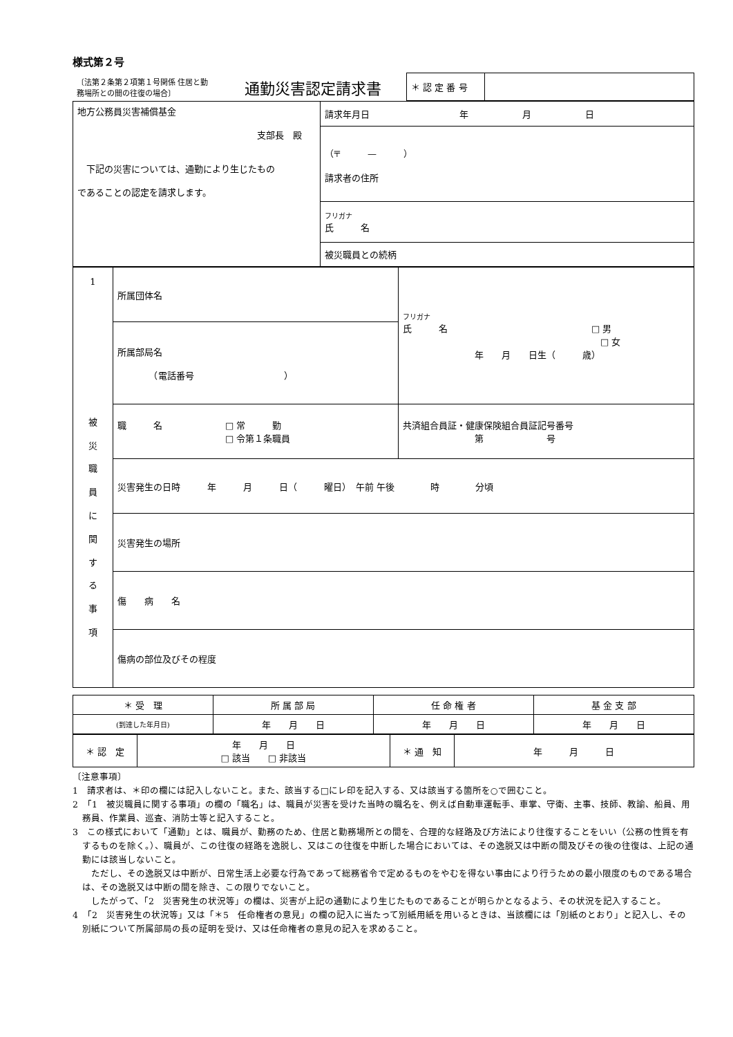様式第２号
| 〔法第２条第２項第１号関係 住居と勤務場所との間の往復の場合〕 | 通勤災害認定請求書 | ＊ 認 定 番 号 | |
| 地方公務員災害補償基金 支部長 殿 下記の災害については、通勤により生じたもの であることの認定を請求します。 | 請求年月日 年 月 日 |
| | （〒 — ） 請求者の住所 |
| | フリガナ 氏 名 |
| | 被災職員との続柄 |
| 1 被 災 職 員 に 関 す る 事 項 | 所属団体名 | フリガナ 氏 名 □ 男 □ 女 年 月 日生（ 歳） |
| | 所属部局名 （電話番号 ） | |
| | 職 名 □ 常 勤 □ 令第１条職員 | 共済組合員証・健康保険組合員証記号番号 第 号 |
| | 災害発生の日時 年 月 日（ 曜日） 午前 午後 時 分頃 | |
| | 災害発生の場所 | |
| | 傷 病 名 | |
| | 傷病の部位及びその程度 | |
| ＊ 受 理 | 所 属 部 局 | 任 命 権 者 | 基 金 支 部 |
| (到達した年月日) | 年 月 日 | 年 月 日 | 年 月 日 |
| ＊ 認 定 | 年 月 日 □ 該当 □ 非該当 | ＊ 通 知 | 年 月 日 |
〔注意事項〕
1　請求者は、＊印の欄には記入しないこと。また、該当する□にレ印を記入する、又は該当する箇所を○で囲むこと。
2　「1　被災職員に関する事項」の欄の「職名」は、職員が災害を受けた当時の職名を、例えば自動車運転手、車掌、守衛、主事、技師、教諭、船員、用務員、作業員、巡査、消防士等と記入すること。
3　この様式において「通勤」とは、職員が、勤務のため、住居と勤務場所との間を、合理的な経路及び方法により往復することをいい（公務の性質を有するものを除く。）、職員が、この往復の経路を逸脱し、又はこの往復を中断した場合においては、その逸脱又は中断の間及びその後の往復は、上記の通勤には該当しないこと。
　ただし、その逸脱又は中断が、日常生活上必要な行為であって総務省令で定めるものをやむを得ない事由により行うための最小限度のものである場合は、その逸脱又は中断の間を除き、この限りでないこと。
　したがって、「2　災害発生の状況等」の欄は、災害が上記の通勤により生じたものであることが明らかとなるよう、その状況を記入すること。
4　「2　災害発生の状況等」又は「＊5　任命権者の意見」の欄の記入に当たって別紙用紙を用いるときは、当該欄には「別紙のとおり」と記入し、その別紙について所属部局の長の証明を受け、又は任命権者の意見の記入を求めること。